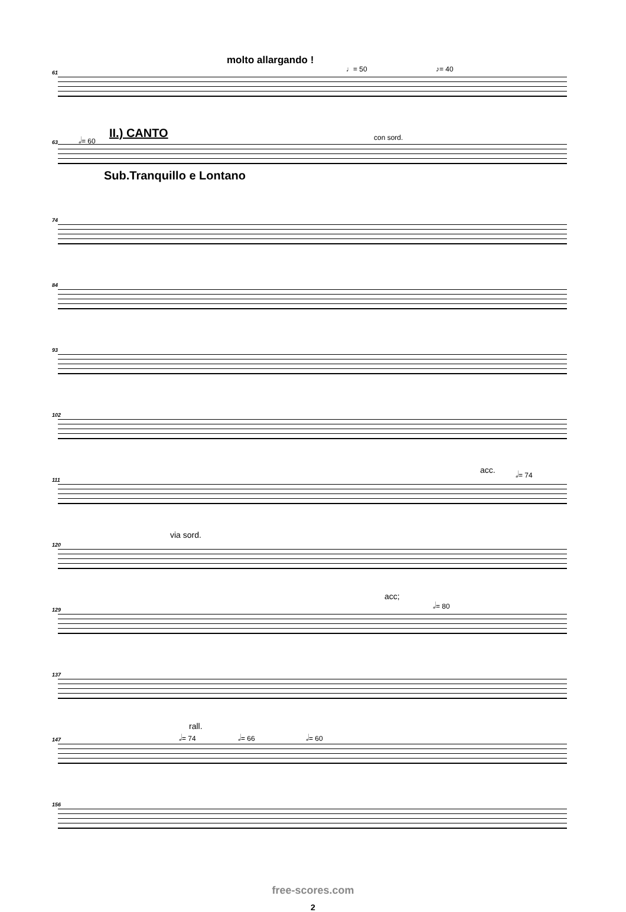molto allargando !
♩= 50 ♪= 40 61
63
𝅗𝅥= 60 II.) CANTO con sord.
Sub.Tranquillo e Lontano
74
84
93
102
acc. 𝅗𝅥= 74
111
via sord.
120
acc;
𝅗𝅥= 80
129
137
rall.
𝅗𝅥= 74 𝅗𝅥= 66 𝅗𝅥= 60
147
156
free-scores.com
2